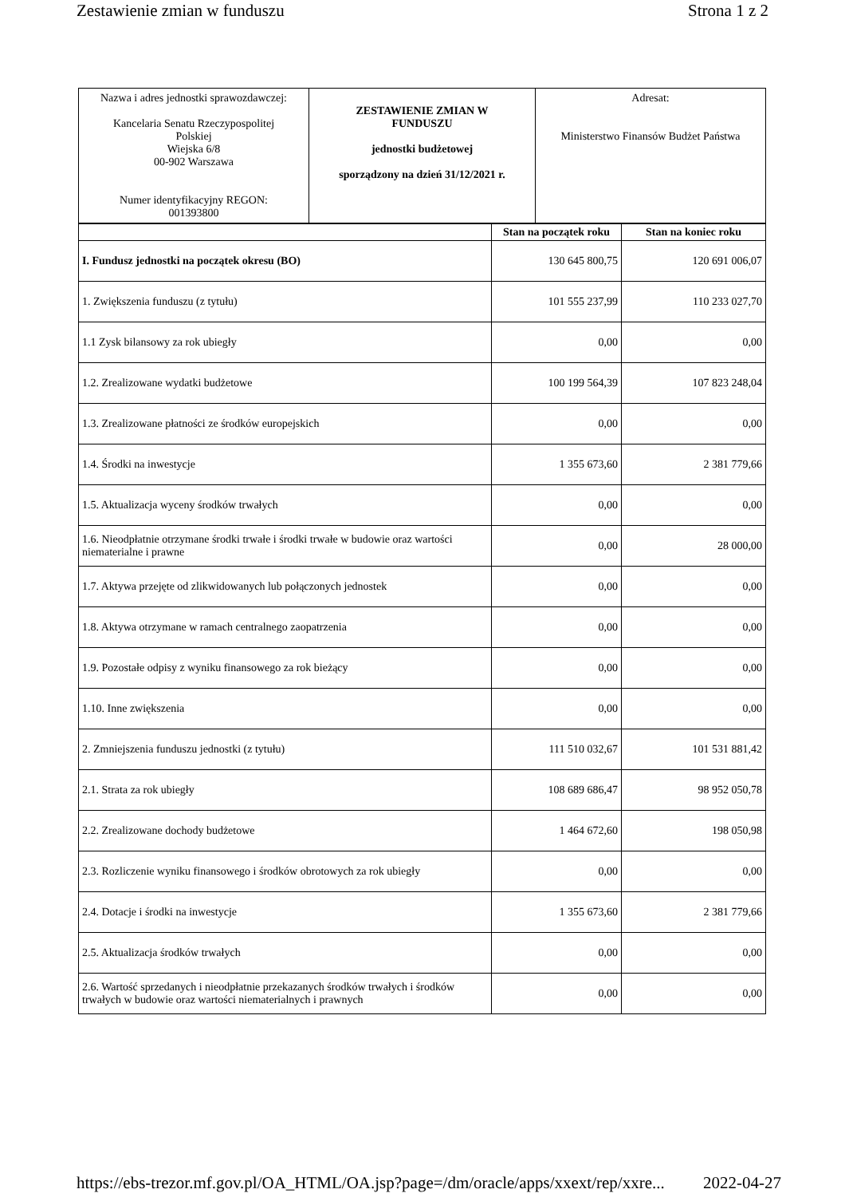Zestawienie zmian w funduszu Strona 1 z 2
| Nazwa i adres jednostki sprawozdawczej: Kancelaria Senatu Rzeczypospolitej Polskiej Wiejska 6/8 00-902 Warszawa Numer identyfikacyjny REGON: 001393800 | ZESTAWIENIE ZMIAN W FUNDUSZU jednostki budżetowej sporządzony na dzień 31/12/2021 r. | Adresat: Ministerstwo Finansów Budżet Państwa |
| | Stan na początek roku | Stan na koniec roku |
| --- | --- | --- |
| I. Fundusz jednostki na początek okresu (BO) | 130 645 800,75 | 120 691 006,07 |
| 1. Zwiększenia funduszu (z tytułu) | 101 555 237,99 | 110 233 027,70 |
| 1.1 Zysk bilansowy za rok ubiegły | 0,00 | 0,00 |
| 1.2. Zrealizowane wydatki budżetowe | 100 199 564,39 | 107 823 248,04 |
| 1.3. Zrealizowane płatności ze środków europejskich | 0,00 | 0,00 |
| 1.4. Środki na inwestycje | 1 355 673,60 | 2 381 779,66 |
| 1.5. Aktualizacja wyceny środków trwałych | 0,00 | 0,00 |
| 1.6. Nieodpłatnie otrzymane środki trwałe i środki trwałe w budowie oraz wartości niematerialne i prawne | 0,00 | 28 000,00 |
| 1.7. Aktywa przejęte od zlikwidowanych lub połączonych jednostek | 0,00 | 0,00 |
| 1.8. Aktywa otrzymane w ramach centralnego zaopatrzenia | 0,00 | 0,00 |
| 1.9. Pozostałe odpisy z wyniku finansowego za rok bieżący | 0,00 | 0,00 |
| 1.10. Inne zwiększenia | 0,00 | 0,00 |
| 2. Zmniejszenia funduszu jednostki (z tytułu) | 111 510 032,67 | 101 531 881,42 |
| 2.1. Strata za rok ubiegły | 108 689 686,47 | 98 952 050,78 |
| 2.2. Zrealizowane dochody budżetowe | 1 464 672,60 | 198 050,98 |
| 2.3. Rozliczenie wyniku finansowego i środków obrotowych za rok ubiegły | 0,00 | 0,00 |
| 2.4. Dotacje i środki na inwestycje | 1 355 673,60 | 2 381 779,66 |
| 2.5. Aktualizacja środków trwałych | 0,00 | 0,00 |
| 2.6. Wartość sprzedanych i nieodpłatnie przekazanych środków trwałych i środków trwałych w budowie oraz wartości niematerialnych i prawnych | 0,00 | 0,00 |
https://ebs-trezor.mf.gov.pl/OA_HTML/OA.jsp?page=/dm/oracle/apps/xxext/rep/xxre... 2022-04-27